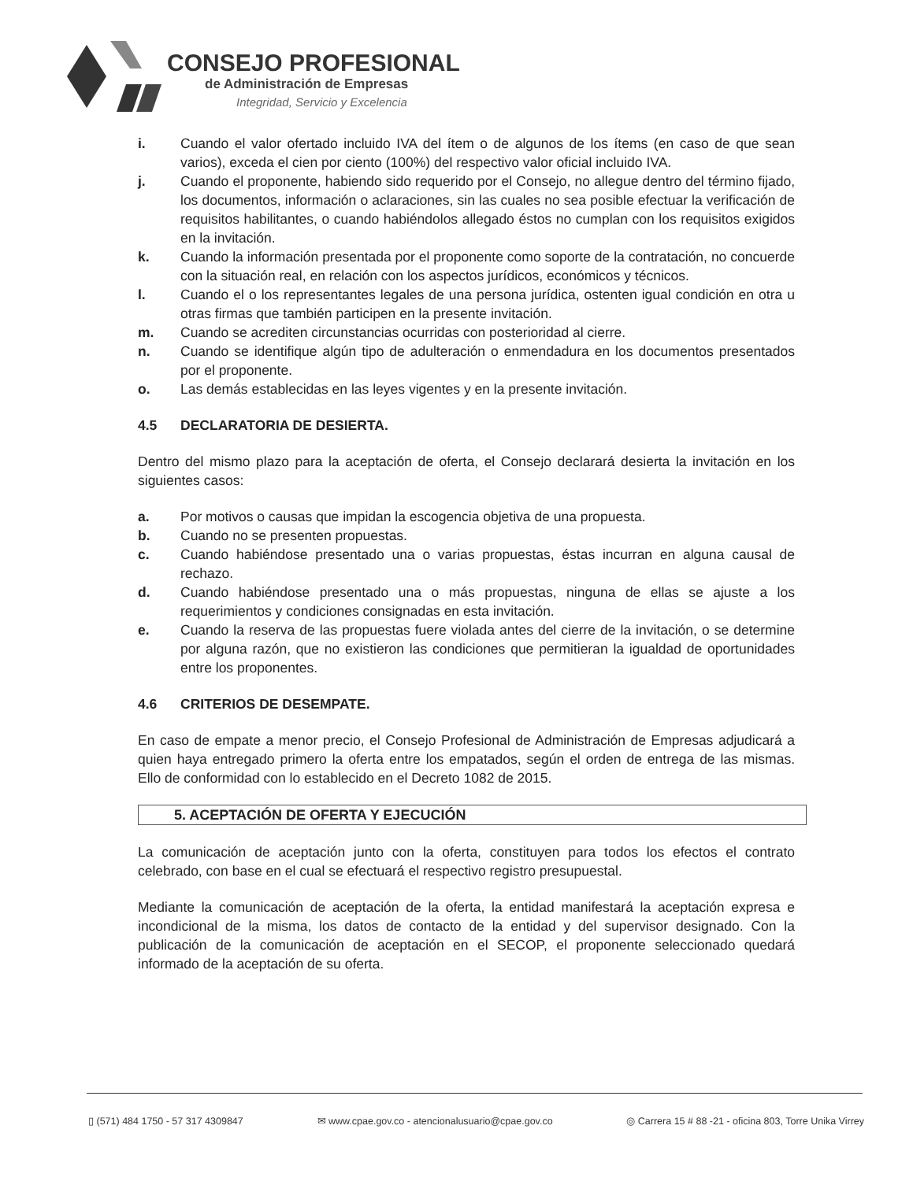CONSEJO PROFESIONAL
de Administración de Empresas
Integridad, Servicio y Excelencia
i. Cuando el valor ofertado incluido IVA del ítem o de algunos de los ítems (en caso de que sean varios), exceda el cien por ciento (100%) del respectivo valor oficial incluido IVA.
j. Cuando el proponente, habiendo sido requerido por el Consejo, no allegue dentro del término fijado, los documentos, información o aclaraciones, sin las cuales no sea posible efectuar la verificación de requisitos habilitantes, o cuando habiéndolos allegado éstos no cumplan con los requisitos exigidos en la invitación.
k. Cuando la información presentada por el proponente como soporte de la contratación, no concuerde con la situación real, en relación con los aspectos jurídicos, económicos y técnicos.
l. Cuando el o los representantes legales de una persona jurídica, ostenten igual condición en otra u otras firmas que también participen en la presente invitación.
m. Cuando se acrediten circunstancias ocurridas con posterioridad al cierre.
n. Cuando se identifique algún tipo de adulteración o enmendadura en los documentos presentados por el proponente.
o. Las demás establecidas en las leyes vigentes y en la presente invitación.
4.5 DECLARATORIA DE DESIERTA.
Dentro del mismo plazo para la aceptación de oferta, el Consejo declarará desierta la invitación en los siguientes casos:
a. Por motivos o causas que impidan la escogencia objetiva de una propuesta.
b. Cuando no se presenten propuestas.
c. Cuando habiéndose presentado una o varias propuestas, éstas incurran en alguna causal de rechazo.
d. Cuando habiéndose presentado una o más propuestas, ninguna de ellas se ajuste a los requerimientos y condiciones consignadas en esta invitación.
e. Cuando la reserva de las propuestas fuere violada antes del cierre de la invitación, o se determine por alguna razón, que no existieron las condiciones que permitieran la igualdad de oportunidades entre los proponentes.
4.6 CRITERIOS DE DESEMPATE.
En caso de empate a menor precio, el Consejo Profesional de Administración de Empresas adjudicará a quien haya entregado primero la oferta entre los empatados, según el orden de entrega de las mismas. Ello de conformidad con lo establecido en el Decreto 1082 de 2015.
5. ACEPTACIÓN DE OFERTA Y EJECUCIÓN
La comunicación de aceptación junto con la oferta, constituyen para todos los efectos el contrato celebrado, con base en el cual se efectuará el respectivo registro presupuestal.
Mediante la comunicación de aceptación de la oferta, la entidad manifestará la aceptación expresa e incondicional de la misma, los datos de contacto de la entidad y del supervisor designado. Con la publicación de la comunicación de aceptación en el SECOP, el proponente seleccionado quedará informado de la aceptación de su oferta.
▯ (571) 484 1750 - 57 317 4309847 ✉ www.cpae.gov.co - atencionalusuario@cpae.gov.co ◎ Carrera 15 # 88 -21 - oficina 803, Torre Unika Virrey